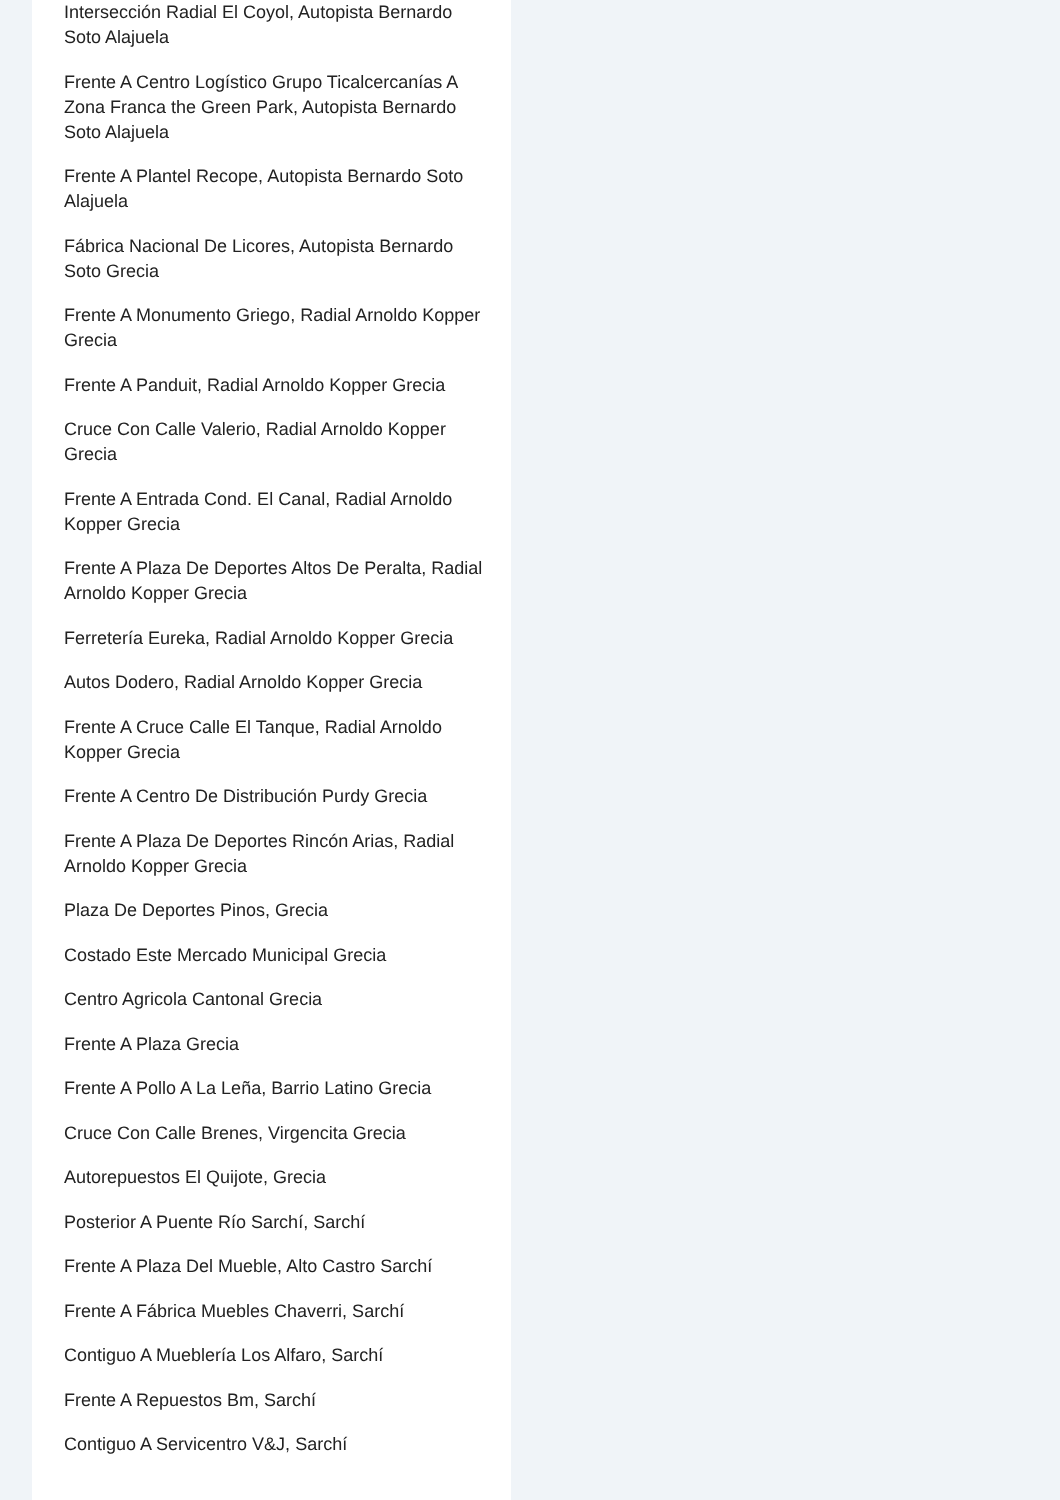Intersección Radial El Coyol, Autopista Bernardo Soto Alajuela
Frente A Centro Logístico Grupo Ticalcercanías A Zona Franca the Green Park, Autopista Bernardo Soto Alajuela
Frente A Plantel Recope, Autopista Bernardo Soto Alajuela
Fábrica Nacional De Licores, Autopista Bernardo Soto Grecia
Frente A Monumento Griego, Radial Arnoldo Kopper Grecia
Frente A Panduit, Radial Arnoldo Kopper Grecia
Cruce Con Calle Valerio, Radial Arnoldo Kopper Grecia
Frente A Entrada Cond. El Canal, Radial Arnoldo Kopper Grecia
Frente A Plaza De Deportes Altos De Peralta, Radial Arnoldo Kopper Grecia
Ferretería Eureka, Radial Arnoldo Kopper Grecia
Autos Dodero, Radial Arnoldo Kopper Grecia
Frente A Cruce Calle El Tanque, Radial Arnoldo Kopper Grecia
Frente A Centro De Distribución Purdy Grecia
Frente A Plaza De Deportes Rincón Arias, Radial Arnoldo Kopper Grecia
Plaza De Deportes Pinos, Grecia
Costado Este Mercado Municipal Grecia
Centro Agricola Cantonal Grecia
Frente A Plaza Grecia
Frente A Pollo A La Leña, Barrio Latino Grecia
Cruce Con Calle Brenes, Virgencita Grecia
Autorepuestos El Quijote, Grecia
Posterior A Puente Río Sarchí, Sarchí
Frente A Plaza Del Mueble, Alto Castro Sarchí
Frente A Fábrica Muebles Chaverri, Sarchí
Contiguo A Mueblería Los Alfaro, Sarchí
Frente A Repuestos Bm, Sarchí
Contiguo A Servicentro V&J, Sarchí